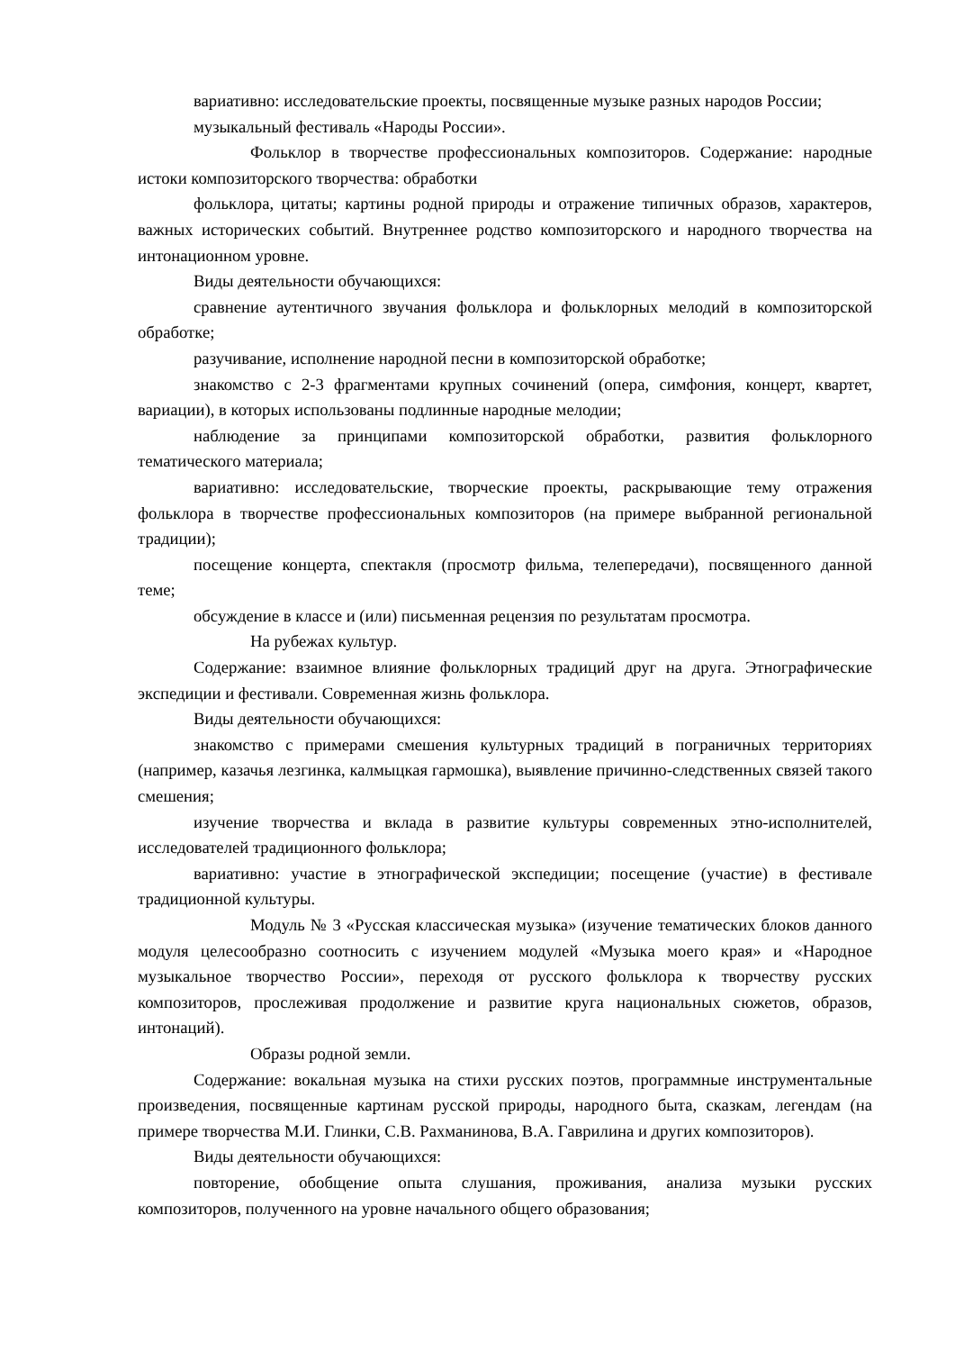вариативно: исследовательские проекты, посвященные музыке разных народов России;
музыкальный фестиваль «Народы России».
Фольклор в творчестве профессиональных композиторов. Содержание: народные истоки композиторского творчества: обработки
фольклора, цитаты; картины родной природы и отражение типичных образов, характеров, важных исторических событий. Внутреннее родство композиторского и народного творчества на интонационном уровне.
Виды деятельности обучающихся:
сравнение аутентичного звучания фольклора и фольклорных мелодий в композиторской обработке;
разучивание, исполнение народной песни в композиторской обработке;
знакомство с 2-3 фрагментами крупных сочинений (опера, симфония, концерт, квартет, вариации), в которых использованы подлинные народные мелодии;
наблюдение за принципами композиторской обработки, развития фольклорного тематического материала;
вариативно: исследовательские, творческие проекты, раскрывающие тему отражения фольклора в творчестве профессиональных композиторов (на примере выбранной региональной традиции);
посещение концерта, спектакля (просмотр фильма, телепередачи), посвященного данной теме;
обсуждение в классе и (или) письменная рецензия по результатам просмотра.
На рубежах культур.
Содержание: взаимное влияние фольклорных традиций друг на друга. Этнографические экспедиции и фестивали. Современная жизнь фольклора.
Виды деятельности обучающихся:
знакомство с примерами смешения культурных традиций в пограничных территориях (например, казачья лезгинка, калмыцкая гармошка), выявление причинно-следственных связей такого смешения;
изучение творчества и вклада в развитие культуры современных этно-исполнителей, исследователей традиционного фольклора;
вариативно: участие в этнографической экспедиции; посещение (участие) в фестивале традиционной культуры.
Модуль № 3 «Русская классическая музыка» (изучение тематических блоков данного модуля целесообразно соотносить с изучением модулей «Музыка моего края» и «Народное музыкальное творчество России», переходя от русского фольклора к творчеству русских композиторов, прослеживая продолжение и развитие круга национальных сюжетов, образов, интонаций).
Образы родной земли.
Содержание: вокальная музыка на стихи русских поэтов, программные инструментальные произведения, посвященные картинам русской природы, народного быта, сказкам, легендам (на примере творчества М.И. Глинки, С.В. Рахманинова, В.А. Гаврилина и других композиторов).
Виды деятельности обучающихся:
повторение, обобщение опыта слушания, проживания, анализа музыки русских композиторов, полученного на уровне начального общего образования;